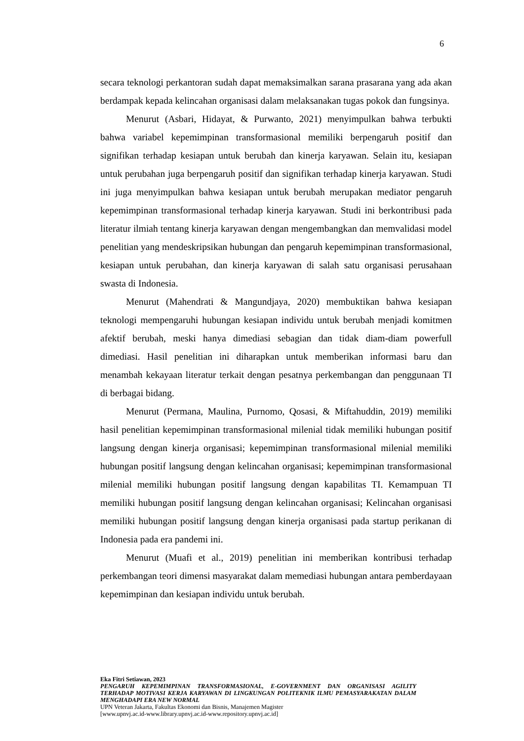6
secara teknologi perkantoran sudah dapat memaksimalkan sarana prasarana yang ada akan berdampak kepada kelincahan organisasi dalam melaksanakan tugas pokok dan fungsinya.
Menurut (Asbari, Hidayat, & Purwanto, 2021) menyimpulkan bahwa terbukti bahwa variabel kepemimpinan transformasional memiliki berpengaruh positif dan signifikan terhadap kesiapan untuk berubah dan kinerja karyawan. Selain itu, kesiapan untuk perubahan juga berpengaruh positif dan signifikan terhadap kinerja karyawan. Studi ini juga menyimpulkan bahwa kesiapan untuk berubah merupakan mediator pengaruh kepemimpinan transformasional terhadap kinerja karyawan. Studi ini berkontribusi pada literatur ilmiah tentang kinerja karyawan dengan mengembangkan dan memvalidasi model penelitian yang mendeskripsikan hubungan dan pengaruh kepemimpinan transformasional, kesiapan untuk perubahan, dan kinerja karyawan di salah satu organisasi perusahaan swasta di Indonesia.
Menurut (Mahendrati & Mangundjaya, 2020) membuktikan bahwa kesiapan teknologi mempengaruhi hubungan kesiapan individu untuk berubah menjadi komitmen afektif berubah, meski hanya dimediasi sebagian dan tidak diam-diam powerfull dimediasi. Hasil penelitian ini diharapkan untuk memberikan informasi baru dan menambah kekayaan literatur terkait dengan pesatnya perkembangan dan penggunaan TI di berbagai bidang.
Menurut (Permana, Maulina, Purnomo, Qosasi, & Miftahuddin, 2019) memiliki hasil penelitian kepemimpinan transformasional milenial tidak memiliki hubungan positif langsung dengan kinerja organisasi; kepemimpinan transformasional milenial memiliki hubungan positif langsung dengan kelincahan organisasi; kepemimpinan transformasional milenial memiliki hubungan positif langsung dengan kapabilitas TI. Kemampuan TI memiliki hubungan positif langsung dengan kelincahan organisasi; Kelincahan organisasi memiliki hubungan positif langsung dengan kinerja organisasi pada startup perikanan di Indonesia pada era pandemi ini.
Menurut (Muafi et al., 2019) penelitian ini memberikan kontribusi terhadap perkembangan teori dimensi masyarakat dalam memediasi hubungan antara pemberdayaan kepemimpinan dan kesiapan individu untuk berubah.
Eka Fitri Setiawan, 2023
PENGARUH KEPEMIMPINAN TRANSFORMASIONAL, E-GOVERNMENT DAN ORGANISASI AGILITY TERHADAP MOTIVASI KERJA KARYAWAN DI LINGKUNGAN POLITEKNIK ILMU PEMASYARAKATAN DALAM MENGHADAPI ERA NEW NORMAL
UPN Veteran Jakarta, Fakultas Ekonomi dan Bisnis, Manajemen Magister
[www.upnvj.ac.id-www.library.upnvj.ac.id-www.repository.upnvj.ac.id]